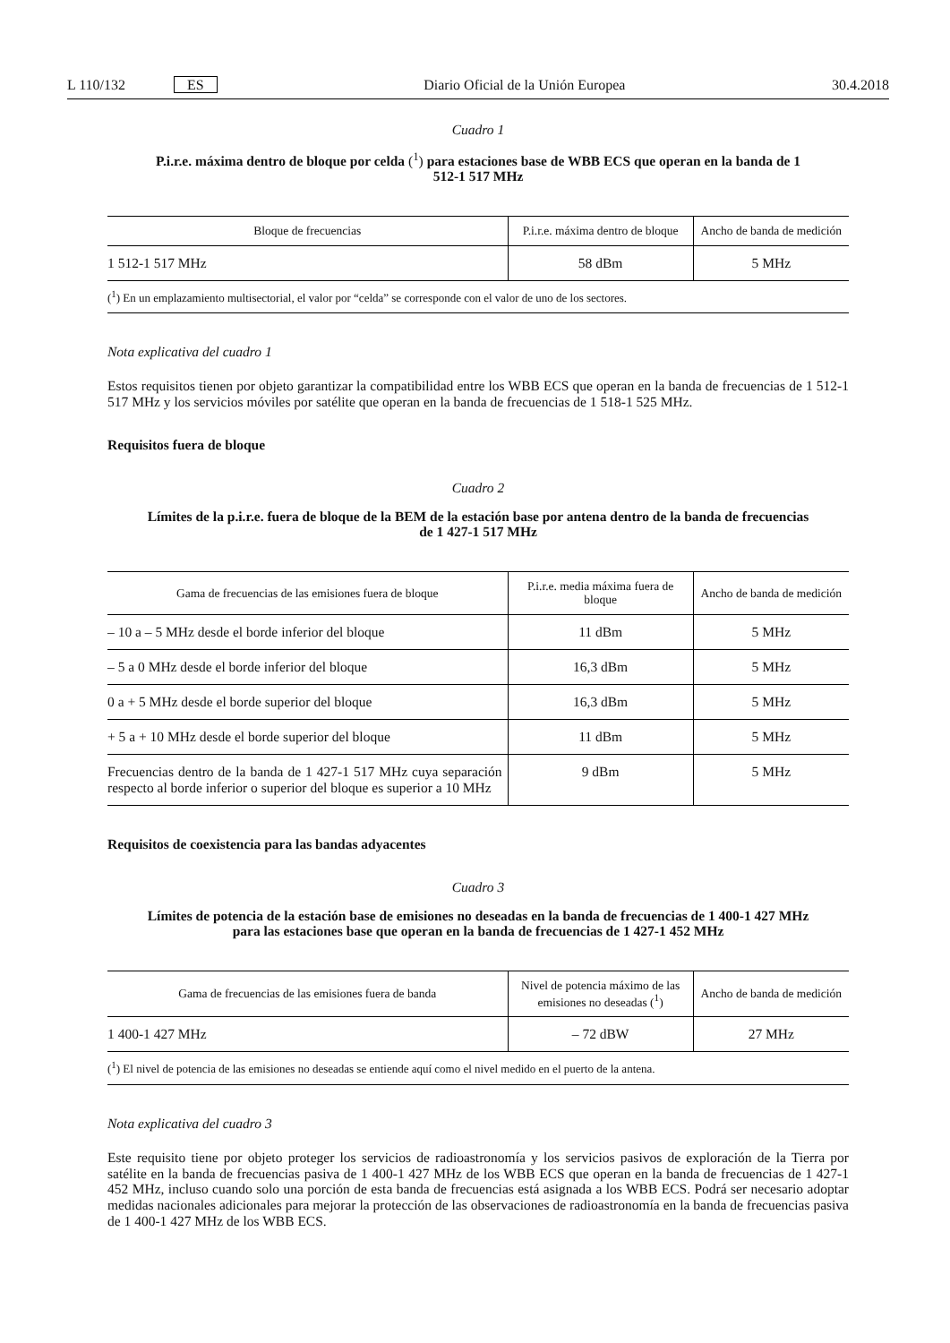L 110/132 ES Diario Oficial de la Unión Europea 30.4.2018
Cuadro 1
P.i.r.e. máxima dentro de bloque por celda (<sup>1</sup>) para estaciones base de WBB ECS que operan en la banda de 1 512-1 517 MHz
| Bloque de frecuencias | P.i.r.e. máxima dentro de bloque | Ancho de banda de medición |
| --- | --- | --- |
| 1 512-1 517 MHz | 58 dBm | 5 MHz |
| (<sup>1</sup>) En un emplazamiento multisectorial, el valor por “celda” se corresponde con el valor de uno de los sectores. | | |
Nota explicativa del cuadro 1
Estos requisitos tienen por objeto garantizar la compatibilidad entre los WBB ECS que operan en la banda de frecuencias de 1 512-1 517 MHz y los servicios móviles por satélite que operan en la banda de frecuencias de 1 518-1 525 MHz.
Requisitos fuera de bloque
Cuadro 2
Límites de la p.i.r.e. fuera de bloque de la BEM de la estación base por antena dentro de la banda de frecuencias de 1 427-1 517 MHz
| Gama de frecuencias de las emisiones fuera de bloque | P.i.r.e. media máxima fuera de bloque | Ancho de banda de medición |
| --- | --- | --- |
| – 10 a – 5 MHz desde el borde inferior del bloque | 11 dBm | 5 MHz |
| – 5 a 0 MHz desde el borde inferior del bloque | 16,3 dBm | 5 MHz |
| 0 a + 5 MHz desde el borde superior del bloque | 16,3 dBm | 5 MHz |
| + 5 a + 10 MHz desde el borde superior del bloque | 11 dBm | 5 MHz |
| Frecuencias dentro de la banda de 1 427-1 517 MHz cuya separación respecto al borde inferior o superior del bloque es superior a 10 MHz | 9 dBm | 5 MHz |
Requisitos de coexistencia para las bandas adyacentes
Cuadro 3
Límites de potencia de la estación base de emisiones no deseadas en la banda de frecuencias de 1 400-1 427 MHz para las estaciones base que operan en la banda de frecuencias de 1 427-1 452 MHz
| Gama de frecuencias de las emisiones fuera de banda | Nivel de potencia máximo de las emisiones no deseadas (<sup>1</sup>) | Ancho de banda de medición |
| --- | --- | --- |
| 1 400-1 427 MHz | – 72 dBW | 27 MHz |
| (<sup>1</sup>) El nivel de potencia de las emisiones no deseadas se entiende aquí como el nivel medido en el puerto de la antena. | | |
Nota explicativa del cuadro 3
Este requisito tiene por objeto proteger los servicios de radioastronomía y los servicios pasivos de exploración de la Tierra por satélite en la banda de frecuencias pasiva de 1 400-1 427 MHz de los WBB ECS que operan en la banda de frecuencias de 1 427-1 452 MHz, incluso cuando solo una porción de esta banda de frecuencias está asignada a los WBB ECS. Podrá ser necesario adoptar medidas nacionales adicionales para mejorar la protección de las observaciones de radioastronomía en la banda de frecuencias pasiva de 1 400-1 427 MHz de los WBB ECS.